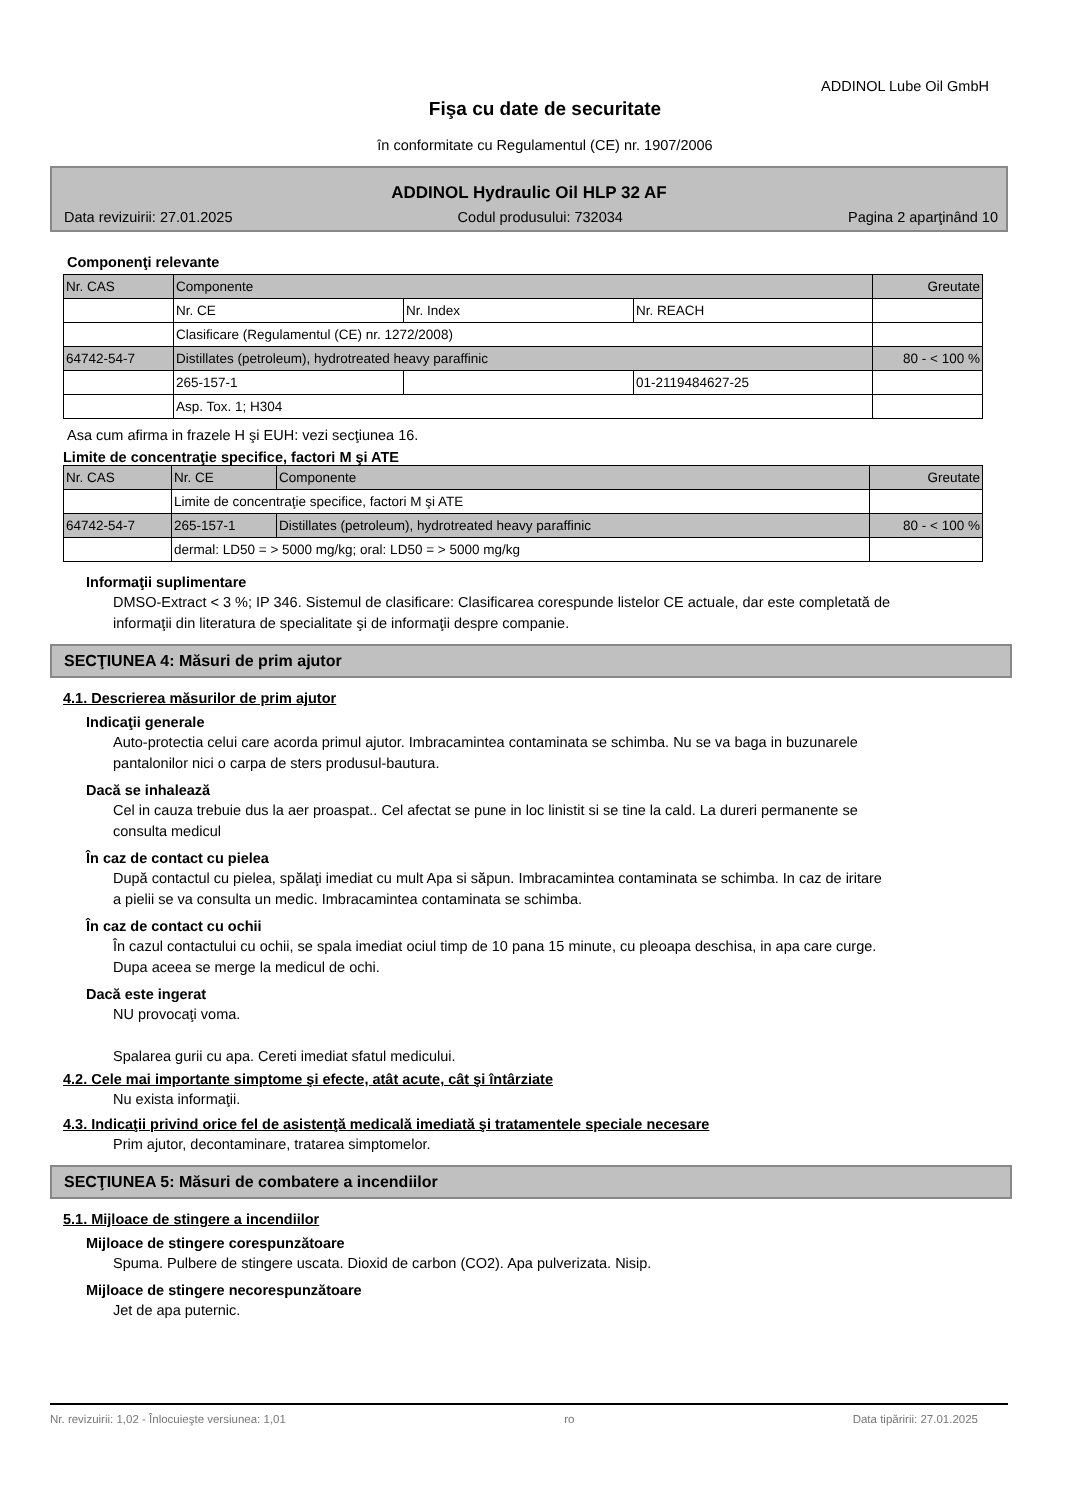ADDINOL Lube Oil GmbH
Fişa cu date de securitate
în conformitate cu Regulamentul (CE) nr. 1907/2006
ADDINOL Hydraulic Oil HLP 32 AF
Data revizuirii: 27.01.2025 Codul produsului: 732034 Pagina 2 aparţinând 10
Componenţi relevante
| Nr. CAS | Componente | | | Greutate |
| | Nr. CE | Nr. Index | Nr. REACH | |
| | Clasificare (Regulamentul (CE) nr. 1272/2008) | | | |
| 64742-54-7 | Distillates (petroleum), hydrotreated heavy paraffinic | | | 80 - < 100 % |
| | 265-157-1 | | 01-2119484627-25 | |
| | Asp. Tox. 1; H304 | | | |
Asa cum afirma in frazele H şi EUH: vezi secţiunea 16.
Limite de concentraţie specifice, factori M şi ATE
| Nr. CAS | Nr. CE | Componente | Greutate |
| | Limite de concentraţie specifice, factori M şi ATE | | |
| 64742-54-7 | 265-157-1 | Distillates (petroleum), hydrotreated heavy paraffinic | 80 - < 100 % |
| | dermal: LD50 = > 5000 mg/kg; oral: LD50 = > 5000 mg/kg | | |
Informaţii suplimentare
DMSO-Extract < 3 %; IP 346. Sistemul de clasificare: Clasificarea corespunde listelor CE actuale, dar este completată de informaţii din literatura de specialitate şi de informaţii despre companie.
SECŢIUNEA 4: Măsuri de prim ajutor
4.1. Descrierea măsurilor de prim ajutor
Indicaţii generale
Auto-protectia celui care acorda primul ajutor. Imbracamintea contaminata se schimba. Nu se va baga in buzunarele pantalonilor nici o carpa de sters produsul-bautura.
Dacă se inhalează
Cel in cauza trebuie dus la aer proaspat.. Cel afectat se pune in loc linistit si se tine la cald. La dureri permanente se consulta medicul
În caz de contact cu pielea
După contactul cu pielea, spălaţi imediat cu mult Apa si săpun. Imbracamintea contaminata se schimba. In caz de iritare a pielii se va consulta un medic. Imbracamintea contaminata se schimba.
În caz de contact cu ochii
În cazul contactului cu ochii, se spala imediat ociul timp de 10 pana 15 minute, cu pleoapa deschisa, in apa care curge. Dupa aceea se merge la medicul de ochi.
Dacă este ingerat
NU provocaţi voma.
Spalarea gurii cu apa. Cereti imediat sfatul medicului.
4.2. Cele mai importante simptome şi efecte, atât acute, cât şi întârziate
Nu exista informaţii.
4.3. Indicaţii privind orice fel de asistenţă medicală imediată şi tratamentele speciale necesare
Prim ajutor, decontaminare, tratarea simptomelor.
SECŢIUNEA 5: Măsuri de combatere a incendiilor
5.1. Mijloace de stingere a incendiilor
Mijloace de stingere corespunzătoare
Spuma. Pulbere de stingere uscata. Dioxid de carbon (CO2). Apa pulverizata. Nisip.
Mijloace de stingere necorespunzătoare
Jet de apa puternic.
Nr. revizuirii: 1,02 - Înlocuieşte versiunea: 1,01 ro Data tipăririi: 27.01.2025